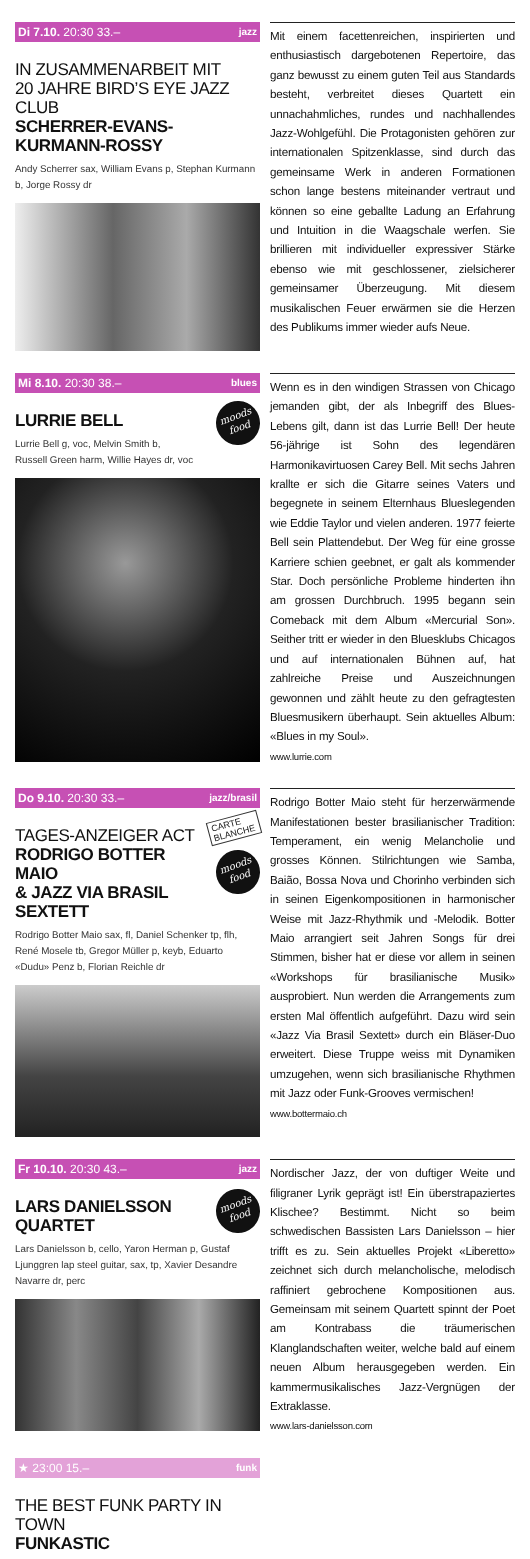Di 7.10. 20:30 33.– jazz
IN ZUSAMMENARBEIT MIT
20 JAHRE BIRD’S EYE JAZZ CLUB
SCHERRER-EVANS-
KURMANN-ROSSY
Andy Scherrer sax, William Evans p, Stephan Kurmann b, Jorge Rossy dr
Mit einem facettenreichen, inspirierten und enthusiastisch dargebotenen Repertoire, das ganz bewusst zu einem guten Teil aus Standards besteht, verbreitet dieses Quartett ein unnachahmliches, rundes und nachhallendes Jazz-Wohlgefühl. Die Protagonisten gehören zur internationalen Spitzenklasse, sind durch das gemeinsame Werk in anderen Formationen schon lange bestens miteinander vertraut und können so eine geballte Ladung an Erfahrung und Intuition in die Waagschale werfen. Sie brillieren mit individueller expressiver Stärke ebenso wie mit geschlossener, zielsicherer gemeinsamer Überzeugung. Mit diesem musikalischen Feuer erwärmen sie die Herzen des Publikums immer wieder aufs Neue.
Mi 8.10. 20:30 38.– blues
moods
food
LURRIE BELL
Lurrie Bell g, voc, Melvin Smith b,
Russell Green harm, Willie Hayes dr, voc
Wenn es in den windigen Strassen von Chicago jemanden gibt, der als Inbegriff des Blues-Lebens gilt, dann ist das Lurrie Bell! Der heute 56-jährige ist Sohn des legendären Harmonikavirtuosen Carey Bell. Mit sechs Jahren krallte er sich die Gitarre seines Vaters und begegnete in seinem Elternhaus Blueslegenden wie Eddie Taylor und vielen anderen. 1977 feierte Bell sein Plattendebut. Der Weg für eine grosse Karriere schien geebnet, er galt als kommender Star. Doch persönliche Probleme hinderten ihn am grossen Durchbruch. 1995 begann sein Comeback mit dem Album «Mercurial Son». Seither tritt er wieder in den Bluesklubs Chicagos und auf internationalen Bühnen auf, hat zahlreiche Preise und Auszeichnungen gewonnen und zählt heute zu den gefragtesten Bluesmusikern überhaupt. Sein aktuelles Album: «Blues in my Soul».
www.lurrie.com
Do 9.10. 20:30 33.– jazz/brasil
CARTE BLANCHE
moods
food
TAGES-ANZEIGER ACT
RODRIGO BOTTER MAIO
& JAZZ VIA BRASIL
SEXTETT
Rodrigo Botter Maio sax, fl, Daniel Schenker tp, flh, René Mosele tb, Gregor Müller p, keyb, Eduarto «Dudu» Penz b, Florian Reichle dr
Rodrigo Botter Maio steht für herzerwärmende Manifestationen bester brasilianischer Tradition: Temperament, ein wenig Melancholie und grosses Können. Stilrichtungen wie Samba, Baião, Bossa Nova und Chorinho verbinden sich in seinen Eigenkompositionen in harmonischer Weise mit Jazz-Rhythmik und -Melodik. Botter Maio arrangiert seit Jahren Songs für drei Stimmen, bisher hat er diese vor allem in seinen «Workshops für brasilianische Musik» ausprobiert. Nun werden die Arrangements zum ersten Mal öffentlich aufgeführt. Dazu wird sein «Jazz Via Brasil Sextett» durch ein Bläser-Duo erweitert. Diese Truppe weiss mit Dynamiken umzugehen, wenn sich brasilianische Rhythmen mit Jazz oder Funk-Grooves vermischen!
www.bottermaio.ch
Fr 10.10. 20:30 43.– jazz
moods
food
LARS DANIELSSON
QUARTET
Lars Danielsson b, cello, Yaron Herman p, Gustaf Ljunggren lap steel guitar, sax, tp, Xavier Desandre Navarre dr, perc
Nordischer Jazz, der von duftiger Weite und filigraner Lyrik geprägt ist! Ein überstrapaziertes Klischee? Bestimmt. Nicht so beim schwedischen Bassisten Lars Danielsson – hier trifft es zu. Sein aktuelles Projekt «Liberetto» zeichnet sich durch melancholische, melodisch raffiniert gebrochene Kompositionen aus. Gemeinsam mit seinem Quartett spinnt der Poet am Kontrabass die träumerischen Klanglandschaften weiter, welche bald auf einem neuen Album herausgegeben werden. Ein kammermusikalisches Jazz-Vergnügen der Extraklasse.
www.lars-danielsson.com
★ 23:00 15.– funk
THE BEST FUNK PARTY IN TOWN
FUNKASTIC